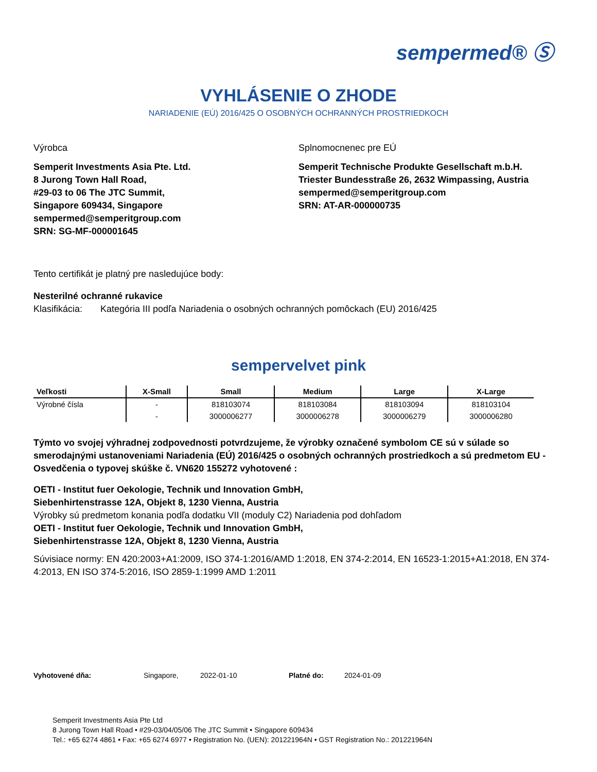sempermed® Ⓢ
VYHLÁSENIE O ZHODE
NARIADENIE (EÚ) 2016/425 O OSOBNÝCH OCHRANNÝCH PROSTRIEDKOCH
Výrobca
Semperit Investments Asia Pte. Ltd.
8 Jurong Town Hall Road,
#29-03 to 06 The JTC Summit,
Singapore 609434, Singapore
sempermed@semperitgroup.com
SRN: SG-MF-000001645
Splnomocnenec pre EÚ
Semperit Technische Produkte Gesellschaft m.b.H.
Triester Bundesstraße 26, 2632 Wimpassing, Austria
sempermed@semperitgroup.com
SRN: AT-AR-000000735
Tento certifikát je platný pre nasledujúce body:
Nesterilné ochranné rukavice
Klasifikácia: Kategória III podľa Nariadenia o osobných ochranných pomôckach (EU) 2016/425
sempervelvet pink
| Veľkosti | X-Small | Small | Medium | Large | X-Large |
| --- | --- | --- | --- | --- | --- |
| Výrobné čísla | - | 818103074 | 818103084 | 818103094 | 818103104 |
| | - | 3000006277 | 3000006278 | 3000006279 | 3000006280 |
Týmto vo svojej výhradnej zodpovednosti potvrdzujeme, že výrobky označené symbolom CE sú v súlade so smerodajnými ustanoveniami Nariadenia (EÚ) 2016/425 o osobných ochranných prostriedkoch a sú predmetom EU - Osvedčenia o typovej skúške č. VN620 155272 vyhotovené :
OETI - Institut fuer Oekologie, Technik und Innovation GmbH,
Siebenhirtenstrasse 12A, Objekt 8, 1230 Vienna, Austria
Výrobky sú predmetom konania podľa dodatku VII (moduly C2) Nariadenia pod dohľadom
OETI - Institut fuer Oekologie, Technik und Innovation GmbH,
Siebenhirtenstrasse 12A, Objekt 8, 1230 Vienna, Austria
Súvisiace normy: EN 420:2003+A1:2009, ISO 374-1:2016/AMD 1:2018, EN 374-2:2014, EN 16523-1:2015+A1:2018, EN 374-4:2013, EN ISO 374-5:2016, ISO 2859-1:1999 AMD 1:2011
Vyhotovené dňa: Singapore, 2022-01-10 Platné do: 2024-01-09
Semperit Investments Asia Pte Ltd
8 Jurong Town Hall Road • #29-03/04/05/06 The JTC Summit • Singapore 609434
Tel.: +65 6274 4861 • Fax: +65 6274 6977 • Registration No. (UEN): 201221964N • GST Registration No.: 201221964N